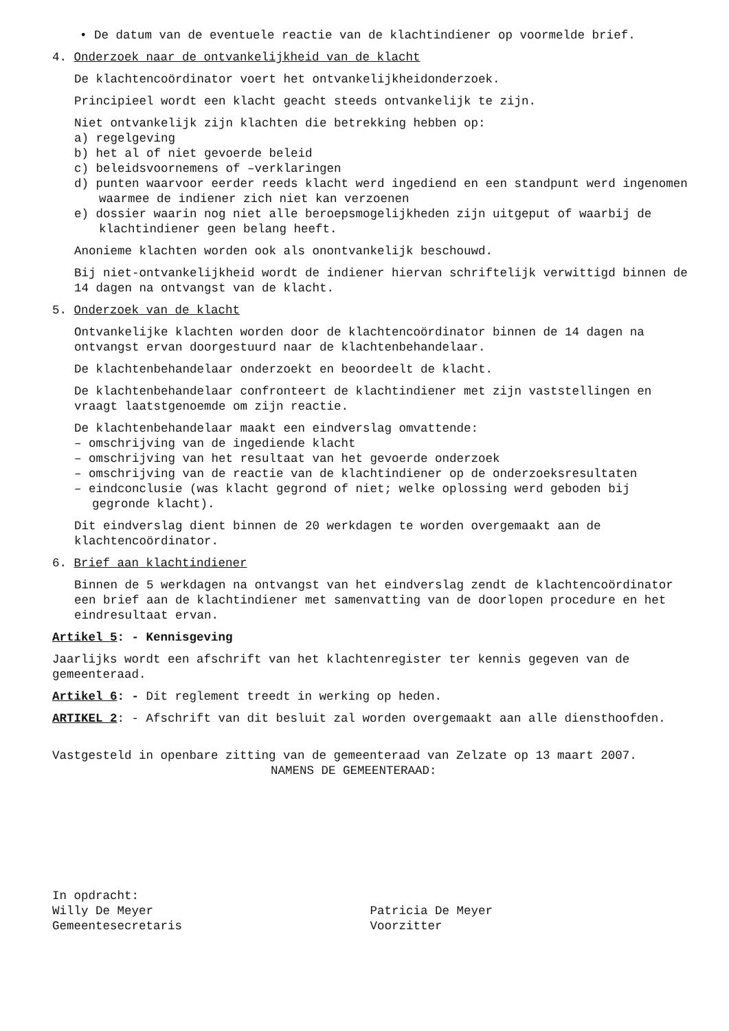• De datum van de eventuele reactie van de klachtindiener op voormelde brief.
4. Onderzoek naar de ontvankelijkheid van de klacht
De klachtencoördinator voert het ontvankelijkheidonderzoek.
Principieel wordt een klacht geacht steeds ontvankelijk te zijn.
Niet ontvankelijk zijn klachten die betrekking hebben op:
a) regelgeving
b) het al of niet gevoerde beleid
c) beleidsvoornemens of –verklaringen
d) punten waarvoor eerder reeds klacht werd ingediend en een standpunt werd ingenomen waarmee de indiener zich niet kan verzoenen
e) dossier waarin nog niet alle beroepsmogelijkheden zijn uitgeput of waarbij de klachtindiener geen belang heeft.
Anonieme klachten worden ook als onontvankelijk beschouwd.
Bij niet-ontvankelijkheid wordt de indiener hiervan schriftelijk verwittigd binnen de 14 dagen na ontvangst van de klacht.
5. Onderzoek van de klacht
Ontvankelijke klachten worden door de klachtencoördinator binnen de 14 dagen na ontvangst ervan doorgestuurd naar de klachtenbehandelaar.
De klachtenbehandelaar onderzoekt en beoordeelt de klacht.
De klachtenbehandelaar confronteert de klachtindiener met zijn vaststellingen en vraagt laatstgenoemde om zijn reactie.
De klachtenbehandelaar maakt een eindverslag omvattende:
– omschrijving van de ingediende klacht
– omschrijving van het resultaat van het gevoerde onderzoek
– omschrijving van de reactie van de klachtindiener op de onderzoeksresultaten
– eindconclusie (was klacht gegrond of niet; welke oplossing werd geboden bij gegronde klacht).
Dit eindverslag dient binnen de 20 werkdagen te worden overgemaakt aan de klachtencoördinator.
6. Brief aan klachtindiener
Binnen de 5 werkdagen na ontvangst van het eindverslag zendt de klachtencoördinator een brief aan de klachtindiener met samenvatting van de doorlopen procedure en het eindresultaat ervan.
Artikel 5: - Kennisgeving
Jaarlijks wordt een afschrift van het klachtenregister ter kennis gegeven van de gemeenteraad.
Artikel 6: - Dit reglement treedt in werking op heden.
ARTIKEL 2: - Afschrift van dit besluit zal worden overgemaakt aan alle diensthoofden.
Vastgesteld in openbare zitting van de gemeenteraad van Zelzate op 13 maart 2007.
NAMENS DE GEMEENTERAAD:
In opdracht:
Willy De Meyer
Gemeentesecretaris
Patricia De Meyer
Voorzitter